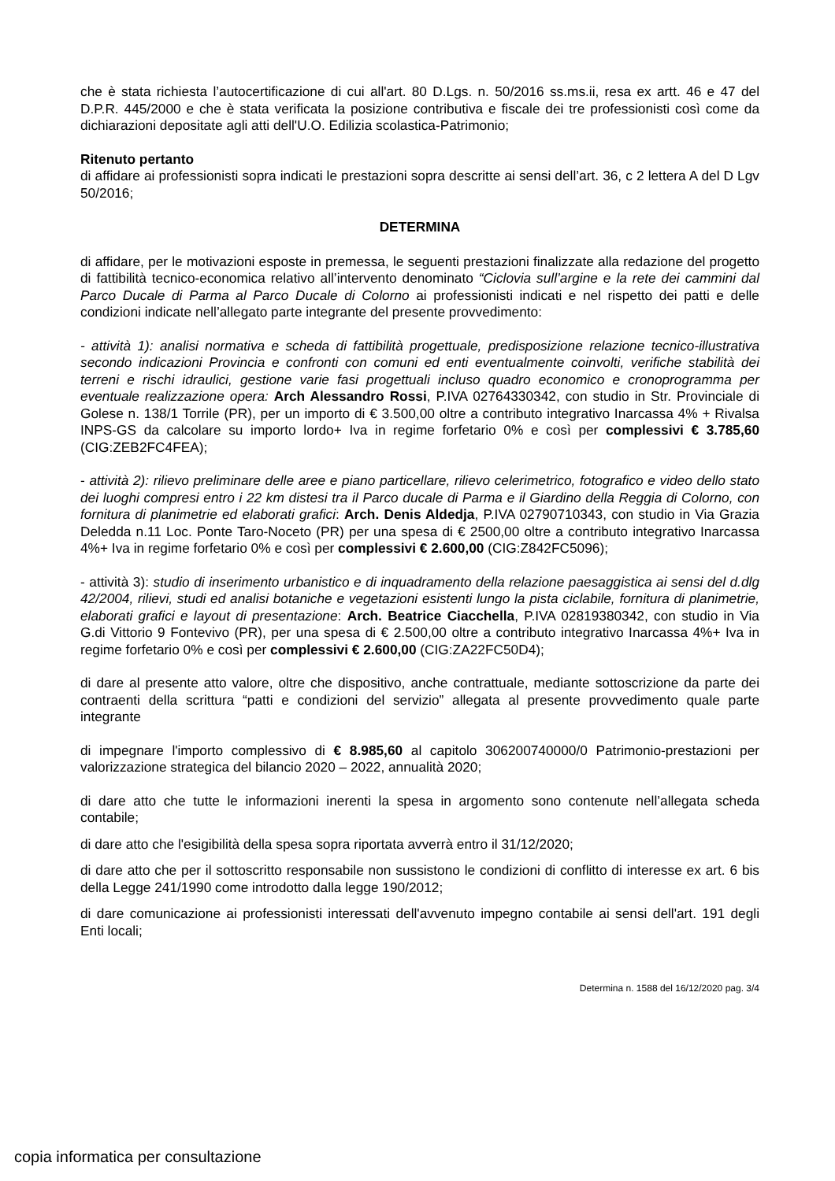che è stata richiesta l’autocertificazione di cui all'art. 80 D.Lgs. n. 50/2016 ss.ms.ii, resa ex artt. 46 e 47 del D.P.R. 445/2000 e che è stata verificata la posizione contributiva e fiscale dei tre professionisti così come da dichiarazioni depositate agli atti dell'U.O. Edilizia scolastica-Patrimonio;
Ritenuto pertanto
di affidare ai professionisti sopra indicati le prestazioni sopra descritte ai sensi dell’art. 36, c 2 lettera A del D Lgv 50/2016;
DETERMINA
di affidare, per le motivazioni esposte in premessa, le seguenti prestazioni finalizzate alla redazione del progetto di fattibilità tecnico-economica relativo all’intervento denominato “Ciclovia sull’argine e la rete dei cammini dal Parco Ducale di Parma al Parco Ducale di Colorno ai professionisti indicati e nel rispetto dei patti e delle condizioni indicate nell’allegato parte integrante del presente provvedimento:
- attività 1): analisi normativa e scheda di fattibilità progettuale, predisposizione relazione tecnico-illustrativa secondo indicazioni Provincia e confronti con comuni ed enti eventualmente coinvolti, verifiche stabilità dei terreni e rischi idraulici, gestione varie fasi progettuali incluso quadro economico e cronoprogramma per eventuale realizzazione opera: Arch Alessandro Rossi, P.IVA 02764330342, con studio in Str. Provinciale di Golese n. 138/1 Torrile (PR), per un importo di € 3.500,00 oltre a contributo integrativo Inarcassa 4% + Rivalsa INPS-GS da calcolare su importo lordo+ Iva in regime forfetario 0% e così per complessivi € 3.785,60 (CIG:ZEB2FC4FEA);
- attività 2): rilievo preliminare delle aree e piano particellare, rilievo celerimetrico, fotografico e video dello stato dei luoghi compresi entro i 22 km distesi tra il Parco ducale di Parma e il Giardino della Reggia di Colorno, con fornitura di planimetrie ed elaborati grafici: Arch. Denis Aldedja, P.IVA 02790710343, con studio in Via Grazia Deledda n.11 Loc. Ponte Taro-Noceto (PR) per una spesa di € 2500,00 oltre a contributo integrativo Inarcassa 4%+ Iva in regime forfetario 0% e così per complessivi € 2.600,00 (CIG:Z842FC5096);
- attività 3): studio di inserimento urbanistico e di inquadramento della relazione paesaggistica ai sensi del d.dlg 42/2004, rilievi, studi ed analisi botaniche e vegetazioni esistenti lungo la pista ciclabile, fornitura di planimetrie, elaborati grafici e layout di presentazione: Arch. Beatrice Ciacchella, P.IVA 02819380342, con studio in Via G.di Vittorio 9 Fontevivo (PR), per una spesa di € 2.500,00 oltre a contributo integrativo Inarcassa 4%+ Iva in regime forfetario 0% e così per complessivi € 2.600,00 (CIG:ZA22FC50D4);
di dare al presente atto valore, oltre che dispositivo, anche contrattuale, mediante sottoscrizione da parte dei contraenti della scrittura “patti e condizioni del servizio” allegata al presente provvedimento quale parte integrante
di impegnare l'importo complessivo di € 8.985,60 al capitolo 306200740000/0 Patrimonio-prestazioni per valorizzazione strategica del bilancio 2020 – 2022, annualità 2020;
di dare atto che tutte le informazioni inerenti la spesa in argomento sono contenute nell’allegata scheda contabile;
di dare atto che l'esigibilità della spesa sopra riportata avverrà entro il 31/12/2020;
di dare atto che per il sottoscritto responsabile non sussistono le condizioni di conflitto di interesse ex art. 6 bis della Legge 241/1990 come introdotto dalla legge 190/2012;
di dare comunicazione ai professionisti interessati dell'avvenuto impegno contabile ai sensi dell'art. 191 degli Enti locali;
Determina n. 1588 del 16/12/2020 pag. 3/4
copia informatica per consultazione